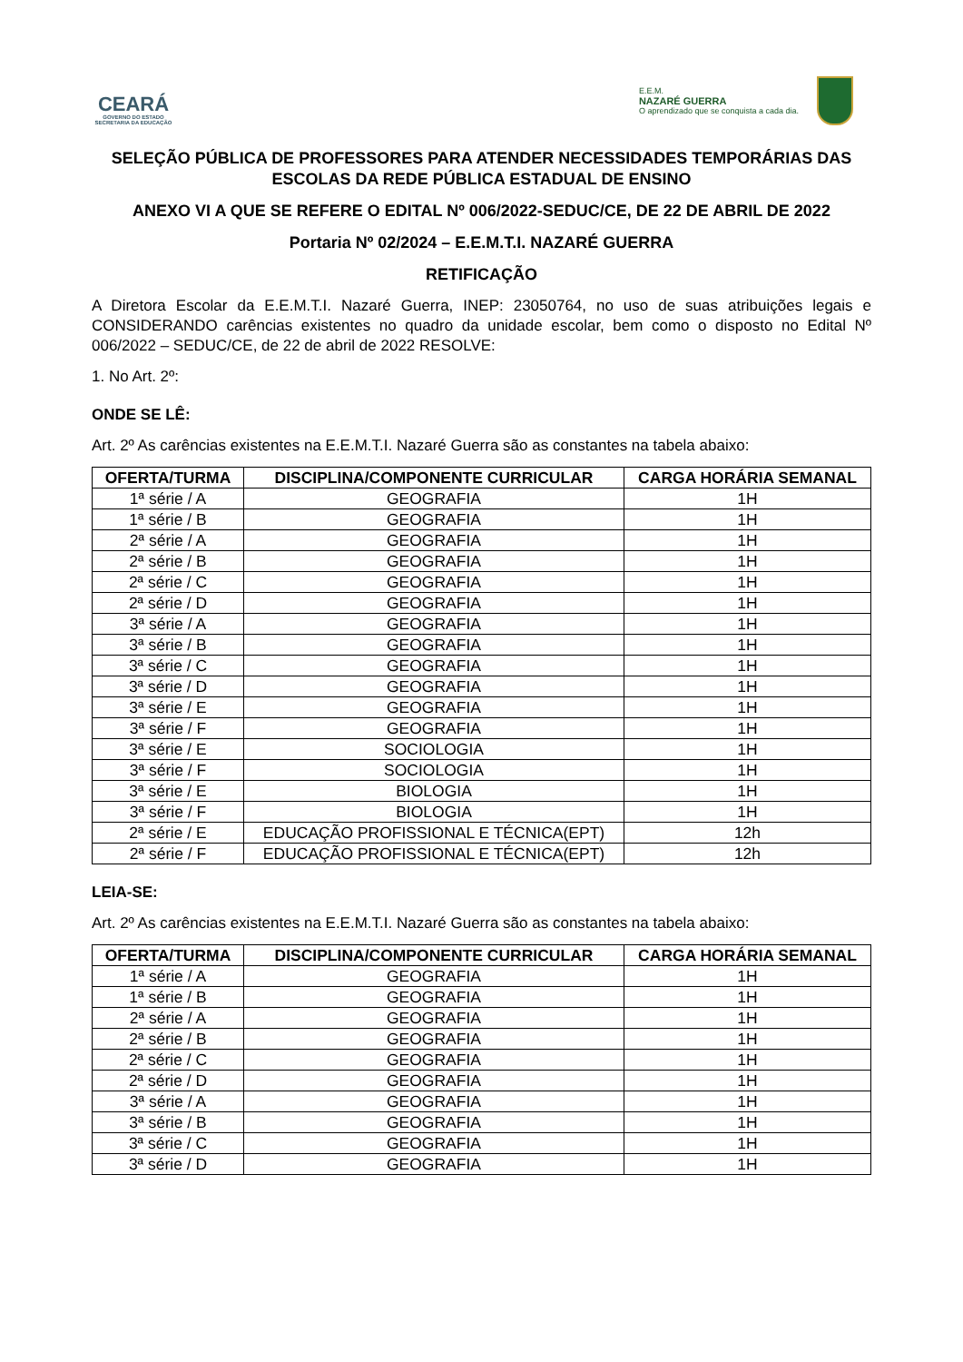CEARÁ
GOVERNO DO ESTADO
SECRETARIA DA EDUCAÇÃO
E.E.M.
NAZARÉ GUERRA
O aprendizado que se conquista a cada dia.
SELEÇÃO PÚBLICA DE PROFESSORES PARA ATENDER NECESSIDADES TEMPORÁRIAS DAS ESCOLAS DA REDE PÚBLICA ESTADUAL DE ENSINO
ANEXO VI A QUE SE REFERE O EDITAL Nº 006/2022-SEDUC/CE, DE 22 DE ABRIL DE 2022
Portaria Nº 02/2024 – E.E.M.T.I. NAZARÉ GUERRA
RETIFICAÇÃO
A Diretora Escolar da E.E.M.T.I. Nazaré Guerra, INEP: 23050764, no uso de suas atribuições legais e CONSIDERANDO carências existentes no quadro da unidade escolar, bem como o disposto no Edital Nº 006/2022 – SEDUC/CE, de 22 de abril de 2022 RESOLVE:
1. No Art. 2º:
ONDE SE LÊ:
Art. 2º As carências existentes na E.E.M.T.I. Nazaré Guerra são as constantes na tabela abaixo:
| OFERTA/TURMA | DISCIPLINA/COMPONENTE CURRICULAR | CARGA HORÁRIA SEMANAL |
| --- | --- | --- |
| 1ª série / A | GEOGRAFIA | 1H |
| 1ª série / B | GEOGRAFIA | 1H |
| 2ª série / A | GEOGRAFIA | 1H |
| 2ª série / B | GEOGRAFIA | 1H |
| 2ª série / C | GEOGRAFIA | 1H |
| 2ª série / D | GEOGRAFIA | 1H |
| 3ª série / A | GEOGRAFIA | 1H |
| 3ª série / B | GEOGRAFIA | 1H |
| 3ª série / C | GEOGRAFIA | 1H |
| 3ª série / D | GEOGRAFIA | 1H |
| 3ª série / E | GEOGRAFIA | 1H |
| 3ª série / F | GEOGRAFIA | 1H |
| 3ª série / E | SOCIOLOGIA | 1H |
| 3ª série / F | SOCIOLOGIA | 1H |
| 3ª série / E | BIOLOGIA | 1H |
| 3ª série / F | BIOLOGIA | 1H |
| 2ª série / E | EDUCAÇÃO PROFISSIONAL E TÉCNICA(EPT) | 12h |
| 2ª série / F | EDUCAÇÃO PROFISSIONAL E TÉCNICA(EPT) | 12h |
LEIA-SE:
Art. 2º As carências existentes na E.E.M.T.I. Nazaré Guerra são as constantes na tabela abaixo:
| OFERTA/TURMA | DISCIPLINA/COMPONENTE CURRICULAR | CARGA HORÁRIA SEMANAL |
| --- | --- | --- |
| 1ª série / A | GEOGRAFIA | 1H |
| 1ª série / B | GEOGRAFIA | 1H |
| 2ª série / A | GEOGRAFIA | 1H |
| 2ª série / B | GEOGRAFIA | 1H |
| 2ª série / C | GEOGRAFIA | 1H |
| 2ª série / D | GEOGRAFIA | 1H |
| 3ª série / A | GEOGRAFIA | 1H |
| 3ª série / B | GEOGRAFIA | 1H |
| 3ª série / C | GEOGRAFIA | 1H |
| 3ª série / D | GEOGRAFIA | 1H |